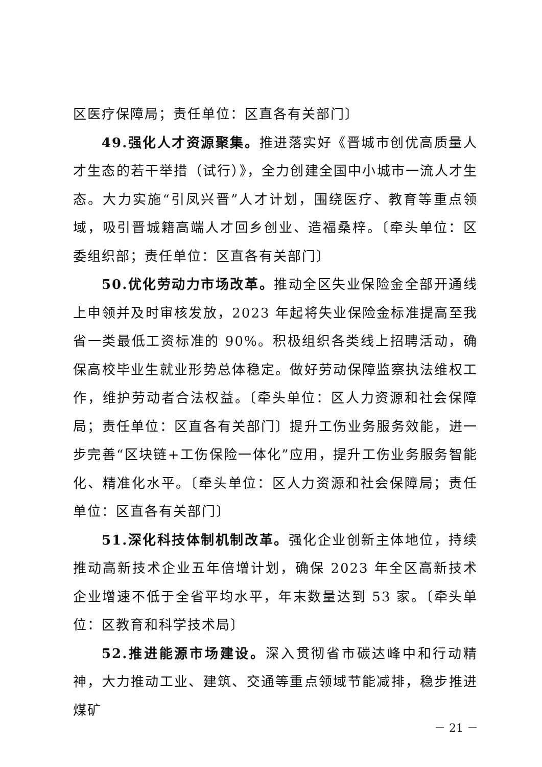区医疗保障局；责任单位：区直各有关部门〕
49.强化人才资源聚集。推进落实好《晋城市创优高质量人才生态的若干举措（试行）》，全力创建全国中小城市一流人才生态。大力实施“引凤兴晋”人才计划，围绕医疗、教育等重点领域，吸引晋城籍高端人才回乡创业、造福桑梓。〔牵头单位：区委组织部；责任单位：区直各有关部门〕
50.优化劳动力市场改革。推动全区失业保险金全部开通线上申领并及时审核发放，2023 年起将失业保险金标准提高至我省一类最低工资标准的 90%。积极组织各类线上招聘活动，确保高校毕业生就业形势总体稳定。做好劳动保障监察执法维权工作，维护劳动者合法权益。〔牵头单位：区人力资源和社会保障局；责任单位：区直各有关部门〕提升工伤业务服务效能，进一步完善“区块链+工伤保险一体化”应用，提升工伤业务服务智能化、精准化水平。〔牵头单位：区人力资源和社会保障局；责任单位：区直各有关部门〕
51.深化科技体制机制改革。强化企业创新主体地位，持续推动高新技术企业五年倍增计划，确保 2023 年全区高新技术企业增速不低于全省平均水平，年末数量达到 53 家。〔牵头单位：区教育和科学技术局〕
52.推进能源市场建设。深入贯彻省市碳达峰中和行动精神，大力推动工业、建筑、交通等重点领域节能减排，稳步推进煤矿
－ 21 －